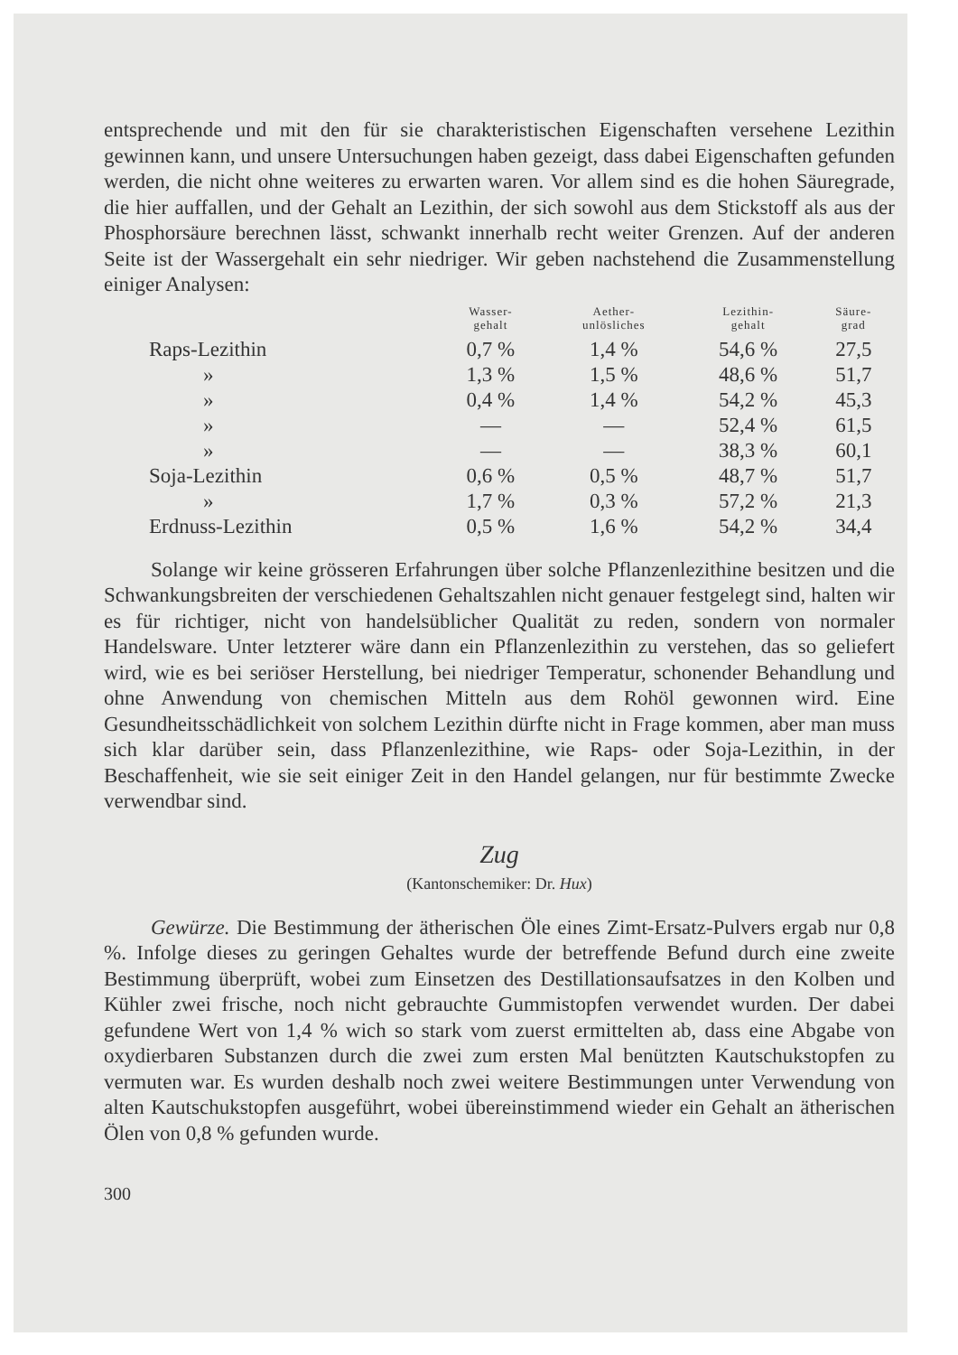entsprechende und mit den für sie charakteristischen Eigenschaften versehene Lezithin gewinnen kann, und unsere Untersuchungen haben gezeigt, dass dabei Eigenschaften gefunden werden, die nicht ohne weiteres zu erwarten waren. Vor allem sind es die hohen Säuregrade, die hier auffallen, und der Gehalt an Lezithin, der sich sowohl aus dem Stickstoff als aus der Phosphorsäure berechnen lässt, schwankt innerhalb recht weiter Grenzen. Auf der anderen Seite ist der Wassergehalt ein sehr niedriger. Wir geben nachstehend die Zusammenstellung einiger Analysen:
| | Wasser- gehalt | Aether- unlösliches | Lezithin- gehalt | Säure- grad |
| --- | --- | --- | --- | --- |
| Raps-Lezithin | 0,7 % | 1,4 % | 54,6 % | 27,5 |
| » | 1,3 % | 1,5 % | 48,6 % | 51,7 |
| » | 0,4 % | 1,4 % | 54,2 % | 45,3 |
| » | — | — | 52,4 % | 61,5 |
| » | — | — | 38,3 % | 60,1 |
| Soja-Lezithin | 0,6 % | 0,5 % | 48,7 % | 51,7 |
| » | 1,7 % | 0,3 % | 57,2 % | 21,3 |
| Erdnuss-Lezithin | 0,5 % | 1,6 % | 54,2 % | 34,4 |
Solange wir keine grösseren Erfahrungen über solche Pflanzenlezithine besitzen und die Schwankungsbreiten der verschiedenen Gehaltszahlen nicht genauer festgelegt sind, halten wir es für richtiger, nicht von handelsüblicher Qualität zu reden, sondern von normaler Handelsware. Unter letzterer wäre dann ein Pflanzenlezithin zu verstehen, das so geliefert wird, wie es bei seriöser Herstellung, bei niedriger Temperatur, schonender Behandlung und ohne Anwendung von chemischen Mitteln aus dem Rohöl gewonnen wird. Eine Gesundheitsschädlichkeit von solchem Lezithin dürfte nicht in Frage kommen, aber man muss sich klar darüber sein, dass Pflanzenlezithine, wie Raps- oder Soja-Lezithin, in der Beschaffenheit, wie sie seit einiger Zeit in den Handel gelangen, nur für bestimmte Zwecke verwendbar sind.
Zug
(Kantonschemiker: Dr. Hux)
Gewürze. Die Bestimmung der ätherischen Öle eines Zimt-Ersatz-Pulvers ergab nur 0,8 %. Infolge dieses zu geringen Gehaltes wurde der betreffende Befund durch eine zweite Bestimmung überprüft, wobei zum Einsetzen des Destillationsaufsatzes in den Kolben und Kühler zwei frische, noch nicht gebrauchte Gummistopfen verwendet wurden. Der dabei gefundene Wert von 1,4 % wich so stark vom zuerst ermittelten ab, dass eine Abgabe von oxydierbaren Substanzen durch die zwei zum ersten Mal benützten Kautschukstopfen zu vermuten war. Es wurden deshalb noch zwei weitere Bestimmungen unter Verwendung von alten Kautschukstopfen ausgeführt, wobei übereinstimmend wieder ein Gehalt an ätherischen Ölen von 0,8 % gefunden wurde.
300